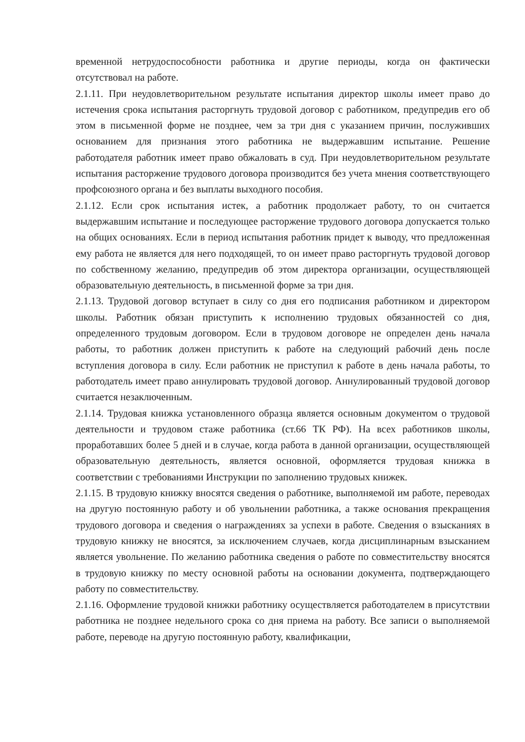временной нетрудоспособности работника и другие периоды, когда он фактически отсутствовал на работе.
2.1.11. При неудовлетворительном результате испытания директор школы имеет право до истечения срока испытания расторгнуть трудовой договор с работником, предупредив его об этом в письменной форме не позднее, чем за три дня с указанием причин, послуживших основанием для признания этого работника не выдержавшим испытание. Решение работодателя работник имеет право обжаловать в суд. При неудовлетворительном результате испытания расторжение трудового договора производится без учета мнения соответствующего профсоюзного органа и без выплаты выходного пособия.
2.1.12. Если срок испытания истек, а работник продолжает работу, то он считается выдержавшим испытание и последующее расторжение трудового договора допускается только на общих основаниях. Если в период испытания работник придет к выводу, что предложенная ему работа не является для него подходящей, то он имеет право расторгнуть трудовой договор по собственному желанию, предупредив об этом директора организации, осуществляющей образовательную деятельность, в письменной форме за три дня.
2.1.13. Трудовой договор вступает в силу со дня его подписания работником и директором школы. Работник обязан приступить к исполнению трудовых обязанностей со дня, определенного трудовым договором. Если в трудовом договоре не определен день начала работы, то работник должен приступить к работе на следующий рабочий день после вступления договора в силу. Если работник не приступил к работе в день начала работы, то работодатель имеет право аннулировать трудовой договор. Аннулированный трудовой договор считается незаключенным.
2.1.14. Трудовая книжка установленного образца является основным документом о трудовой деятельности и трудовом стаже работника (ст.66 ТК РФ). На всех работников школы, проработавших более 5 дней и в случае, когда работа в данной организации, осуществляющей образовательную деятельность, является основной, оформляется трудовая книжка в соответствии с требованиями Инструкции по заполнению трудовых книжек.
2.1.15. В трудовую книжку вносятся сведения о работнике, выполняемой им работе, переводах на другую постоянную работу и об увольнении работника, а также основания прекращения трудового договора и сведения о награждениях за успехи в работе. Сведения о взысканиях в трудовую книжку не вносятся, за исключением случаев, когда дисциплинарным взысканием является увольнение. По желанию работника сведения о работе по совместительству вносятся в трудовую книжку по месту основной работы на основании документа, подтверждающего работу по совместительству.
2.1.16. Оформление трудовой книжки работнику осуществляется работодателем в присутствии работника не позднее недельного срока со дня приема на работу. Все записи о выполняемой работе, переводе на другую постоянную работу, квалификации,